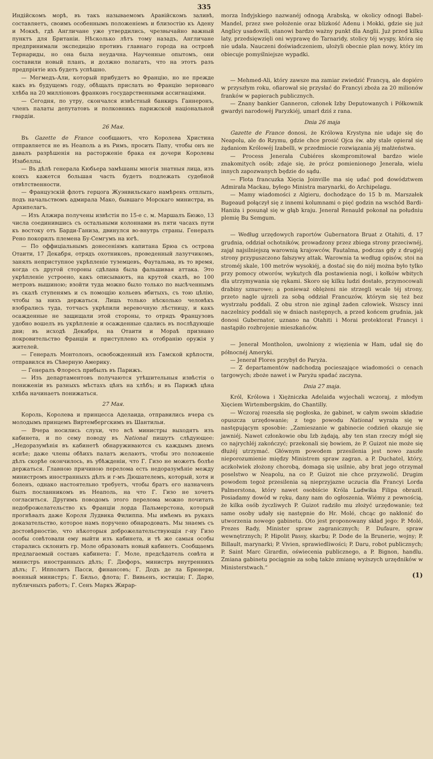335
Индійскомъ морѣ, въ такъ называемомъ Аравійскомъ заливѣ, составляетъ, своимъ особеннымъ положеніемъ и близостію къ Адену и Моккѣ, гдѣ Англичане уже утвердились, чрезвычайно важный пунктъ для Британіи. Нѣсколько лѣтъ тому назадъ, Англичане предпринимали экспедицію противъ главнаго города на островѣ Тернариды, но она была неудачна. Наученные опытомъ, они составили новый планъ, и должно полагать, что на этотъ разъ предпріятіе ихъ будетъ успѣшно.
— Мегмедъ-Али, который прибудетъ во Францію, но не прежде какъ въ будущемъ году, обѣщалъ прислать во Францію зерноваго хлѣба на 20 милліоновъ франковъ государственными ассигнаціями.
— Сегодня, по утру, скончался извѣстный банкиръ Ганнеронъ, членъ палаты депутатовъ и полковникъ парижской національной гвардіи.
26 Мая.
Въ Gazette de France сообщаютъ, что Королева Христина отправляется не въ Неаполь а въ Римъ, просить Папу, чтобы онъ не давалъ разрѣшенія на расторженіе брака ея дочери Королевы Изабеллы.
— Въ дѣлѣ генерала Кюбьера замѣшаны многія знатныя лица, изъ коихъ кажется большая часть будетъ подлежать судебной отвѣтственности.
— Французскій флотъ герцога Жуэнвильскаго намѣренъ отплыть, подъ начальствомъ адмирала Мако, бывшаго Морскаго министра, въ Архипелагъ.
— Изъ Алжира получены извѣстія по 15-е с. м. Маршалъ Бюжо, 13 числа соединившись съ остальными колоннами въ пяти часахъ пути къ востоку отъ Барди-Ганиза, двинулся во-внутрь страны. Генералъ Рено покорилъ племена Бу-Семгумъ на югѣ.
— По оффиціальнымъ донесеніямъ капитана Брюа съ острова Отаити, 17 Декабря, отрядъ охотниковъ, проведенный лазутчикомъ, занялъ неприступное укрѣпленіе туземцевъ, Фаутальма, въ то время, когда съ другой стороны сдѣлана была фальшивая аттака. Это укрѣпленіе устроено, какъ описываютъ, на крутой скалѣ, во 100 метровъ вышиною; взойти туда можно было только по высѣченнымъ въ скалѣ ступенямъ и съ помощію кольевъ вбитыхъ, съ тою цѣлію, чтобы за нихъ держаться. Лишь только нѣсколько человѣкъ взобрались туда, тотчасъ укрѣпили веревочную лѣстницу, и какъ осажденные не защищали этой стороны, то отрядъ Французовъ удобно вошелъ въ укрѣпленіе и осажденные сдались въ послѣдующіе дни; въ исходѣ Декабря, на Отаити и Мораѣ признано покровительство Франціи и приступлено къ отобранію оружія у жителей.
— Генералъ Монтолонъ, освобожденный изъ Гамской крѣпости, отправился въ Сѣверную Америку.
— Генералъ Флоресъ прибылъ въ Парижъ.
— Изъ департаментовъ получаются утѣшительныя извѣстія о пониженіи въ разныхъ мѣстахъ цѣнъ на хлѣбъ; и въ Парижѣ цѣна хлѣба начинаетъ понижаться.
27 Мая.
Король, Королева и принцесса Аделаида, отправились вчера съ молодымъ принцемъ Виртембергскимъ въ Шантильи.
— Вчера носились слухи, что всѣ министры выходятъ изъ кабинета, и по сему поводу въ National пишутъ слѣдующее: „Недоразумѣнія въ кабинетѣ обнаруживаются съ каждымъ днемъ яснѣе; даже члены обѣихъ палатъ желаютъ, чтобы это положеніе дѣлъ скорѣе окончилось, въ убѣжденіи, что Г. Гизо не можетъ болѣе держаться. Главною причиною перелома есть недоразумѣніе между министромъ иностранныхъ дѣлъ и г-мъ Дюшателемъ, который, хотя и боленъ, однако настоятельно требуетъ, чтобы братъ его назначенъ былъ посланникомъ въ Неаполь, на что Г. Гизо не хочетъ согласиться. Другимъ поводомъ этого перелома можно почитать недоброжелательство къ Франціи лорда Пальмерстона, который прогнѣвалъ даже Короля Лудвика Филиппа. Мы имѣемъ въ рукахъ доказательство, которое намъ поручено обнародовать. Мы знаемъ съ достовѣрностію, что нѣкоторыя доброжелательствующія г-ну Гизо особы совѣтовали ему выйти изъ кабинета, и тѣ же самыя особы старались склонить гр. Моле образовать новый кабинетъ. Сообщаемъ предлагаемый составъ кабинета: Г. Моле, предсѣдатель совѣта и министръ иностранныхъ дѣлъ; Г. Дюфоръ, министръ внутреннихъ дѣлъ; Г. Ипполитъ Пасси, финансовъ; Г. Додъ де ла Брюнери, военный министръ; Г. Бильо, флота; Г. Вивьенъ, юстиціи; Г. Дарю, публичныхъ работъ; Г. Сенъ Маркъ Жирар-
morza Indyjskiego nazwanéj odnogą Arabską, w okolicy odnogi Babel-Mandel, przez swe położenie oraz blizkość Adenu i Mokki, gdzie się już Anglicy usadowili, stanowi bardzo ważny punkt dla Anglii. Już przed kilku laty, przedsięwzięli oni wyprawę do Tarnaridy, stolicy téj wyspy, która się nie udała. Nauczeni doświadczeniem, ułożyli obecnie plan nowy, który im obiecuje pomyślniejsze wypadki.
— Mehmed-Ali, który zawsze ma zamiar zwiedzić Francyą, ale dopiéro w przyszłym roku, ofiarował się przysłać do Francyi zboża za 20 milionów franków w papierach publicznych.
— Znany bankier Ganneron, członek Izby Deputowanych i Półkownik gwardyi narodowéj Paryzkiéj, umarł dziś z rana.
Dnia 26 maja
Gazette de France donosi, że Królowa Krystyna nie udaje się do Neapolu, ale do Rzymu, gdzie chce prosić Ojca św. aby stale opierał się żądaniom Królowéj Izabelli, w przedmiocie rozwiązania jéj małżeństwa.
— Process Jenerała Cubiéres skompromitował bardzo wiele znakomitych osób; zdaje się, że prócz pomienionego Jenerała, wielu innych zapozwanych będzie do sądu.
— Flota francuzka Xięcia Joinville ma się udać pod dowództwem Admirała Mackau, byłego Ministra marynarki, do Archipelagu.
— Mamy wiadomości z Algieru, dochodzące do 15 b m. Marszałek Bugeaud połączył się z innemi kolumnami o pięć godzin na wschód Bardi-Haniża i posunął się w głąb kraju. Jenerał Renauld pokonał na południu plemię Bu Semgum.
— Według urzędowych raportów Gubernatora Bruat z Otahiti, d. 17 grudnia, oddział ochotników, prowadzony przez zbiega strony przeciwnéj, zajął najsilniejszą warownią krajowców, Fautalma, podczas gdy z drugiéj strony przypuszczono fałszywy attak. Warownia ta według opisów, stoi na stroméj skale, 100 metrów wysokiéj, a dostać się do niéj można było tylko przy pomocy otworów, wykutych dla postawienia nogi, i kołków wbitych dla utrzymywania się rękami. Skoro się kilku ludzi dostało, przymocowali drabiny sznurowe; a ponieważ oblężeni nie strzegli wcale téj strony, przeto nagle ujrzeli za sobą oddział Francuzów, którym się też bez wystrzału poddali. Z obu stron nie zginął żaden człowiek. Wszscy inni naczelnicy poddali się w dniach następnych, a przed końcem grudnia, jak donosi Gubernator, uznano na Otahiti i Morai protektorat Francyi i nastąpiło rozbrojenie mieszkańców.
— Jenerał Montholon, uwolniony z więzienia w Ham, udał się do północnéj Ameryki.
— Jenerał Flores przybył do Paryża.
— Z departamentów nadchodzą pocieszające wiadomości o cenach targowych; zboże nawet i w Paryżu spadać zaczyna.
Dnia 27 maja.
Król, Królowa i Xiężniczka Adelaida wyjechali wczoraj, z młodym Xięciem Wirtembergskim, do Chantilly.
— Wczoraj rozeszła się pogłoska, że gabinet, w całym swoim składzie opuszcza urzędowanie; z tego powodu National wyraża się w następującym sposobie: „Zamieszanie w gabinecie codzień okazuje się jawniéj. Nawet członkowie obu Izb żądają, aby ten stan rzeczy mógł się co najrychléj zakończyć; przekonali się bowiem, że P. Guizot nie może się dłużéj utrzymać. Głównym powodem przesilenia jest nowo zaszłe nieporozumienie między Ministrem spraw zagran. a P. Duchatel, który, aczkolwiek złożony chorobą, domaga się usilnie, aby brat jego otrzymał poselstwo w Neapolu, na co P. Guizot nie chce przyzwolić. Drugim powodem tegoż przesilenia są nieprzyjazne uczucia dla Francyi Lorda Palmerstona, który nawet osobiście Króla Ludwika Filipa obraził. Posiadamy dowód w ręku, dany nam do ogłoszenia. Wiémy z pewnością, że kilka osób życzliwych P. Guizot radziło mu złożyć urzędowanie; też same osoby udały się następnie do Hr. Molé, chcąc go nakłonić do utworzenia nowego gabinetu. Oto jest proponowany skład jego: P. Molé, Prezes Rady, Minister spraw zagranicznych; P. Dufaure, spraw wewnętrznych; P. Hipolit Passy, skarbu; P. Dode de la Brunerie, wojny; P. Billault, marynarki; P. Vivien, sprawiedliwości; P. Daru, robot publicznych; P. Saint Marc Girardin, oświecenia publicznego, a P. Bignon, handlu. Zmiana gabinetu pociągnie za sobą także zmianę wyższych urzędników w Ministerstwach.“
(1)